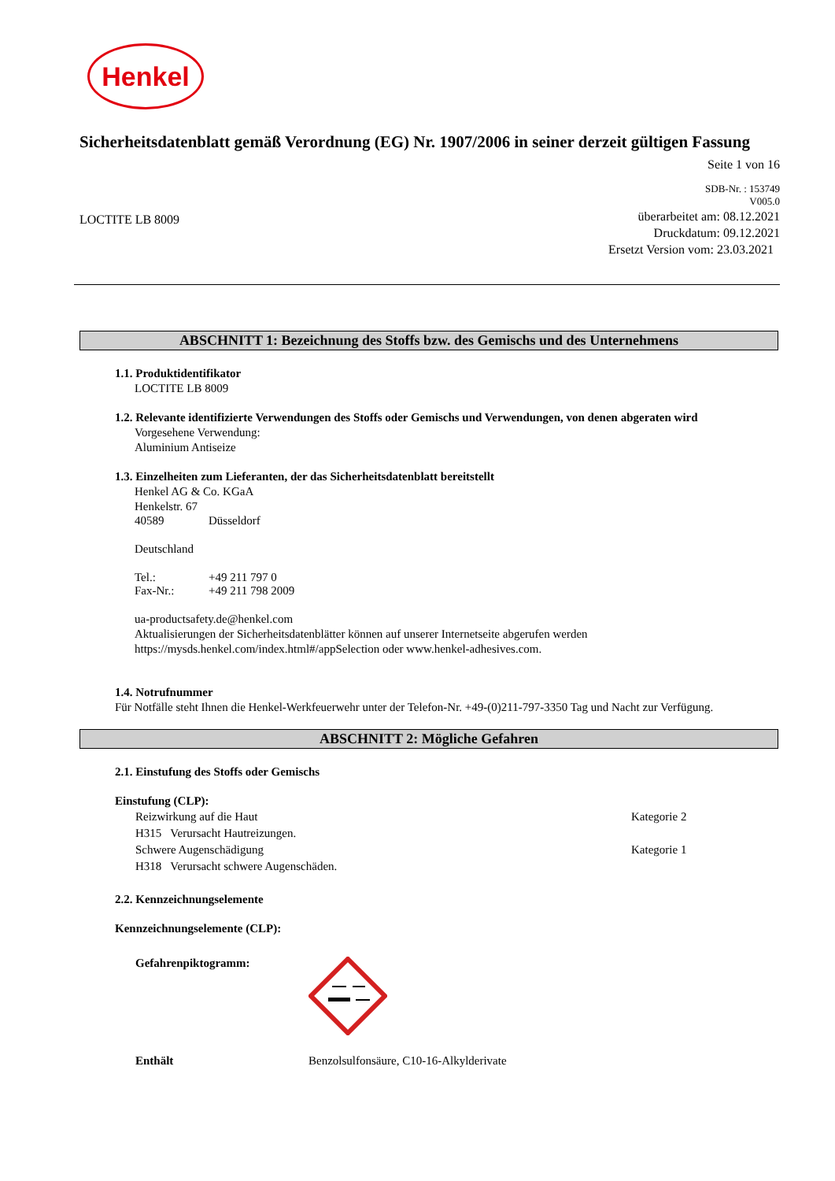Henkel
Sicherheitsdatenblatt gemäß Verordnung (EG) Nr. 1907/2006 in seiner derzeit gültigen Fassung
Seite 1 von 16
SDB-Nr. : 153749
V005.0
LOCTITE LB 8009
überarbeitet am: 08.12.2021
Druckdatum: 09.12.2021
Ersetzt Version vom: 23.03.2021
ABSCHNITT 1: Bezeichnung des Stoffs bzw. des Gemischs und des Unternehmens
1.1. Produktidentifikator
LOCTITE LB 8009
1.2. Relevante identifizierte Verwendungen des Stoffs oder Gemischs und Verwendungen, von denen abgeraten wird
Vorgesehene Verwendung:
Aluminium Antiseize
1.3. Einzelheiten zum Lieferanten, der das Sicherheitsdatenblatt bereitstellt
Henkel AG & Co. KGaA
Henkelstr. 67
40589 Düsseldorf
Deutschland
Tel.: +49 211 797 0
Fax-Nr.: +49 211 798 2009
ua-productsafety.de@henkel.com
Aktualisierungen der Sicherheitsdatenblätter können auf unserer Internetseite abgerufen werden
https://mysds.henkel.com/index.html#/appSelection oder www.henkel-adhesives.com.
1.4. Notrufnummer
Für Notfälle steht Ihnen die Henkel-Werkfeuerwehr unter der Telefon-Nr. +49-(0)211-797-3350 Tag und Nacht zur Verfügung.
ABSCHNITT 2: Mögliche Gefahren
2.1. Einstufung des Stoffs oder Gemischs
Einstufung (CLP):
Reizwirkung auf die Haut Kategorie 2
H315 Verursacht Hautreizungen.
Schwere Augenschädigung Kategorie 1
H318 Verursacht schwere Augenschäden.
2.2. Kennzeichnungselemente
Kennzeichnungselemente (CLP):
Gefahrenpiktogramm:
Enthält Benzolsulfonsäure, C10-16-Alkylderivate